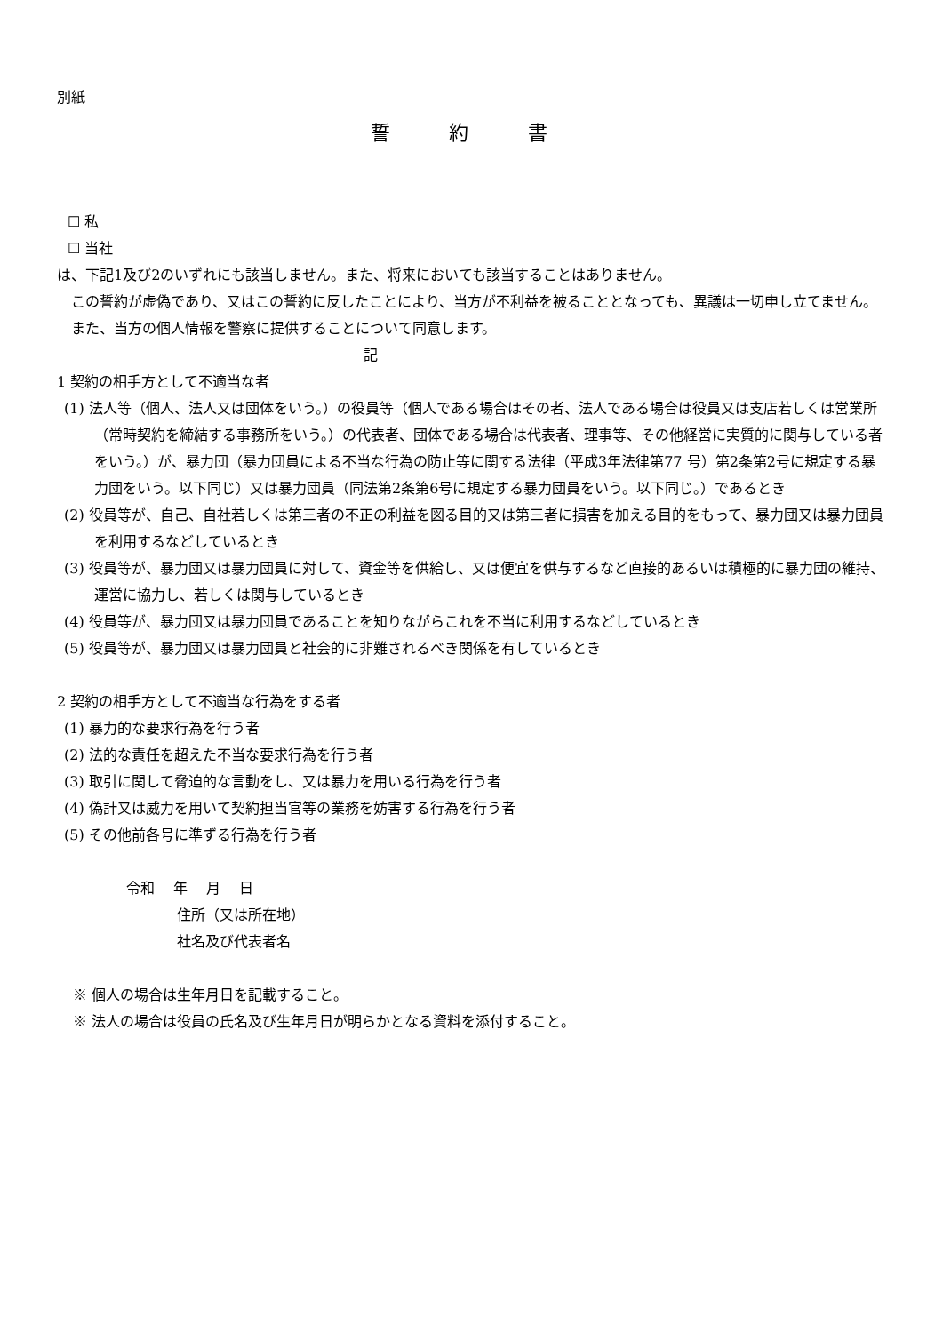別紙
誓 約 書
☐ 私
☐ 当社
は、下記1及び2のいずれにも該当しません。また、将来においても該当することはありません。
　この誓約が虚偽であり、又はこの誓約に反したことにより、当方が不利益を被ることとなっても、異議は一切申し立てません。
　また、当方の個人情報を警察に提供することについて同意します。
記
1 契約の相手方として不適当な者
(1) 法人等（個人、法人又は団体をいう。）の役員等（個人である場合はその者、法人である場合は役員又は支店若しくは営業所（常時契約を締結する事務所をいう。）の代表者、団体である場合は代表者、理事等、その他経営に実質的に関与している者をいう。）が、暴力団（暴力団員による不当な行為の防止等に関する法律（平成3年法律第77 号）第2条第2号に規定する暴力団をいう。以下同じ）又は暴力団員（同法第2条第6号に規定する暴力団員をいう。以下同じ。）であるとき
(2) 役員等が、自己、自社若しくは第三者の不正の利益を図る目的又は第三者に損害を加える目的をもって、暴力団又は暴力団員を利用するなどしているとき
(3) 役員等が、暴力団又は暴力団員に対して、資金等を供給し、又は便宜を供与するなど直接的あるいは積極的に暴力団の維持、運営に協力し、若しくは関与しているとき
(4) 役員等が、暴力団又は暴力団員であることを知りながらこれを不当に利用するなどしているとき
(5) 役員等が、暴力団又は暴力団員と社会的に非難されるべき関係を有しているとき
2 契約の相手方として不適当な行為をする者
(1) 暴力的な要求行為を行う者
(2) 法的な責任を超えた不当な要求行為を行う者
(3) 取引に関して脅迫的な言動をし、又は暴力を用いる行為を行う者
(4) 偽計又は威力を用いて契約担当官等の業務を妨害する行為を行う者
(5) その他前各号に準ずる行為を行う者
令和　 年　 月　 日
住所（又は所在地）
社名及び代表者名
※ 個人の場合は生年月日を記載すること。
※ 法人の場合は役員の氏名及び生年月日が明らかとなる資料を添付すること。